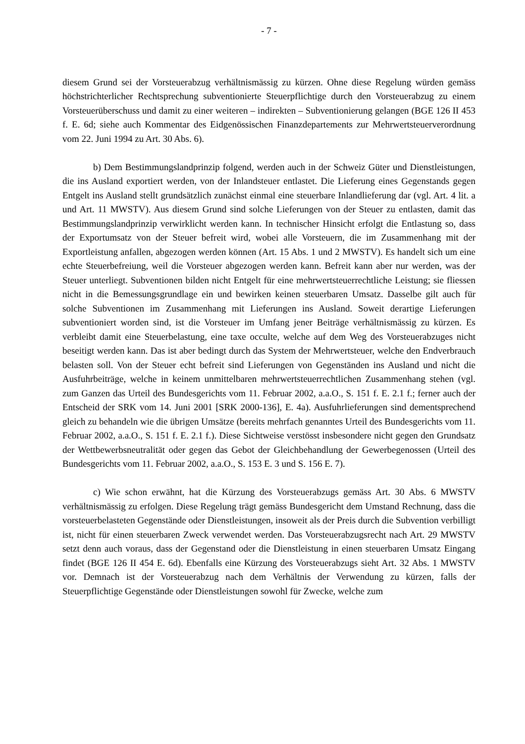- 7 -
diesem Grund sei der Vorsteuerabzug verhältnismässig zu kürzen. Ohne diese Regelung würden gemäss höchstrichterlicher Rechtsprechung subventionierte Steuerpflichtige durch den Vorsteuerabzug zu einem Vorsteuerüberschuss und damit zu einer weiteren – indirekten – Subventionierung gelangen (BGE 126 II 453 f. E. 6d; siehe auch Kommentar des Eidgenössischen Finanzdepartements zur Mehrwertsteuerverordnung vom 22. Juni 1994 zu Art. 30 Abs. 6).
b) Dem Bestimmungslandprinzip folgend, werden auch in der Schweiz Güter und Dienstleistungen, die ins Ausland exportiert werden, von der Inlandsteuer entlastet. Die Lieferung eines Gegenstands gegen Entgelt ins Ausland stellt grundsätzlich zunächst einmal eine steuerbare Inlandlieferung dar (vgl. Art. 4 lit. a und Art. 11 MWSTV). Aus diesem Grund sind solche Lieferungen von der Steuer zu entlasten, damit das Bestimmungslandprinzip verwirklicht werden kann. In technischer Hinsicht erfolgt die Entlastung so, dass der Exportumsatz von der Steuer befreit wird, wobei alle Vorsteuern, die im Zusammenhang mit der Exportleistung anfallen, abgezogen werden können (Art. 15 Abs. 1 und 2 MWSTV). Es handelt sich um eine echte Steuerbefreiung, weil die Vorsteuer abgezogen werden kann. Befreit kann aber nur werden, was der Steuer unterliegt. Subventionen bilden nicht Entgelt für eine mehrwertsteuerrechtliche Leistung; sie fliessen nicht in die Bemessungsgrundlage ein und bewirken keinen steuerbaren Umsatz. Dasselbe gilt auch für solche Subventionen im Zusammenhang mit Lieferungen ins Ausland. Soweit derartige Lieferungen subventioniert worden sind, ist die Vorsteuer im Umfang jener Beiträge verhältnismässig zu kürzen. Es verbleibt damit eine Steuerbelastung, eine taxe occulte, welche auf dem Weg des Vorsteuerabzuges nicht beseitigt werden kann. Das ist aber bedingt durch das System der Mehrwertsteuer, welche den Endverbrauch belasten soll. Von der Steuer echt befreit sind Lieferungen von Gegenständen ins Ausland und nicht die Ausfuhrbeiträge, welche in keinem unmittelbaren mehrwertsteuerrechtlichen Zusammenhang stehen (vgl. zum Ganzen das Urteil des Bundesgerichts vom 11. Februar 2002, a.a.O., S. 151 f. E. 2.1 f.; ferner auch der Entscheid der SRK vom 14. Juni 2001 [SRK 2000-136], E. 4a). Ausfuhrlieferungen sind dementsprechend gleich zu behandeln wie die übrigen Umsätze (bereits mehrfach genanntes Urteil des Bundesgerichts vom 11. Februar 2002, a.a.O., S. 151 f. E. 2.1 f.). Diese Sichtweise verstösst insbesondere nicht gegen den Grundsatz der Wettbewerbsneutralität oder gegen das Gebot der Gleichbehandlung der Gewerbegenossen (Urteil des Bundesgerichts vom 11. Februar 2002, a.a.O., S. 153 E. 3 und S. 156 E. 7).
c) Wie schon erwähnt, hat die Kürzung des Vorsteuerabzugs gemäss Art. 30 Abs. 6 MWSTV verhältnismässig zu erfolgen. Diese Regelung trägt gemäss Bundesgericht dem Umstand Rechnung, dass die vorsteuerbelasteten Gegenstände oder Dienstleistungen, insoweit als der Preis durch die Subvention verbilligt ist, nicht für einen steuerbaren Zweck verwendet werden. Das Vorsteuerabzugsrecht nach Art. 29 MWSTV setzt denn auch voraus, dass der Gegenstand oder die Dienstleistung in einen steuerbaren Umsatz Eingang findet (BGE 126 II 454 E. 6d). Ebenfalls eine Kürzung des Vorsteuerabzugs sieht Art. 32 Abs. 1 MWSTV vor. Demnach ist der Vorsteuerabzug nach dem Verhältnis der Verwendung zu kürzen, falls der Steuerpflichtige Gegenstände oder Dienstleistungen sowohl für Zwecke, welche zum